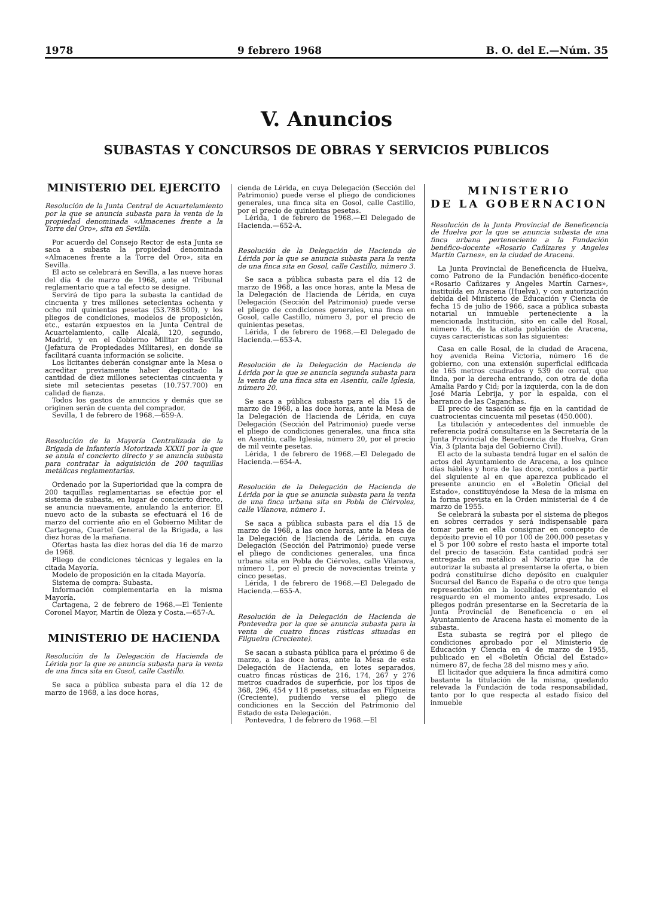1978 9 febrero 1968 B. O. del E.—Núm. 35
V. Anuncios
SUBASTAS Y CONCURSOS DE OBRAS Y SERVICIOS PUBLICOS
MINISTERIO DEL EJERCITO
Resolución de la Junta Central de Acuartelamiento por la que se anuncia subasta para la venta de la propiedad denominada «Almacenes frente a la Torre del Oro», sita en Sevilla.
Por acuerdo del Consejo Rector de esta Junta se saca a subasta la propiedad denominada «Almacenes frente a la Torre del Oro», sita en Sevilla.
El acto se celebrará en Sevilla, a las nueve horas del día 4 de marzo de 1968, ante el Tribunal reglamentario que a tal efecto se designe.
Servirá de tipo para la subasta la cantidad de cincuenta y tres millones setecientas ochenta y ocho mil quinientas pesetas (53.788.500), y los pliegos de condiciones, modelos de proposición, etc., estarán expuestos en la Junta Central de Acuartelamiento, calle Alcalá, 120, segundo, Madrid, y en el Gobierno Militar de Sevilla (Jefatura de Propiedades Militares), en donde se facilitará cuanta información se solicite.
Los licitantes deberán consignar ante la Mesa o acreditar previamente haber depositado la cantidad de diez millones setecientas cincuenta y siete mil setecientas pesetas (10.757.700) en calidad de fianza.
Todos los gastos de anuncios y demás que se originen serán de cuenta del comprador.
Sevilla, 1 de febrero de 1968.—659-A.
Resolución de la Mayoría Centralizada de la Brigada de Infantería Motorizada XXXII por la que se anula el concierto directo y se anuncia subasta para contratar la adquisición de 200 taquillas metálicas reglamentarias.
Ordenado por la Superioridad que la compra de 200 taquillas reglamentarias se efectúe por el sistema de subasta, en lugar de concierto directo, se anuncia nuevamente, anulando la anterior. El nuevo acto de la subasta se efectuará el 16 de marzo del corriente año en el Gobierno Militar de Cartagena, Cuartel General de la Brigada, a las diez horas de la mañana.
Ofertas hasta las diez horas del día 16 de marzo de 1968.
Pliego de condiciones técnicas y legales en la citada Mayoría.
Modelo de proposición en la citada Mayoría.
Sistema de compra: Subasta.
Información complementaria en la misma Mayoría.
Cartagena, 2 de febrero de 1968.—El Teniente Coronel Mayor, Martín de Oleza y Costa.—657-A.
MINISTERIO DE HACIENDA
Resolución de la Delegación de Hacienda de Lérida por la que se anuncia subasta para la venta de una finca sita en Gosol, calle Castillo.
Se saca a pública subasta para el día 12 de marzo de 1968, a las doce horas,
cienda de Lérida, en cuya Delegación (Sección del Patrimonio) puede verse el pliego de condiciones generales, una finca sita en Gosol, calle Castillo, por el precio de quinientas pesetas.
Lérida, 1 de febrero de 1968.—El Delegado de Hacienda.—652-A.
Resolución de la Delegación de Hacienda de Lérida por la que se anuncia subasta para la venta de una finca sita en Gosol, calle Castillo, número 3.
Se saca a pública subasta para el día 12 de marzo de 1968, a las once horas, ante la Mesa de la Delegación de Hacienda de Lérida, en cuya Delegación (Sección del Patrimonio) puede verse el pliego de condiciones generales, una finca en Gosol, calle Castillo, número 3, por el precio de quinientas pesetas.
Lérida, 1 de febrero de 1968.—El Delegado de Hacienda.—653-A.
Resolución de la Delegación de Hacienda de Lérida por la que se anuncia segunda subasta para la venta de una finca sita en Asentíu, calle Iglesia, número 20.
Se saca a pública subasta para el día 15 de marzo de 1968, a las doce horas, ante la Mesa de la Delegación de Hacienda de Lérida, en cuya Delegación (Sección del Patrimonio) puede verse el pliego de condiciones generales, una finca sita en Asentíu, calle Iglesia, número 20, por el precio de mil veinte pesetas.
Lérida, 1 de febrero de 1968.—El Delegado de Hacienda.—654-A.
Resolución de la Delegación de Hacienda de Lérida por la que se anuncia subasta para la venta de una finca urbana sita en Pobla de Ciérvoles, calle Vilanova, número 1.
Se saca a pública subasta para el día 15 de marzo de 1968, a las once horas, ante la Mesa de la Delegación de Hacienda de Lérida, en cuya Delegación (Sección del Patrimonio) puede verse el pliego de condiciones generales, una finca urbana sita en Pobla de Ciérvoles, calle Vilanova, número 1, por el precio de novecientas treinta y cinco pesetas.
Lérida, 1 de febrero de 1968.—El Delegado de Hacienda.—655-A.
Resolución de la Delegación de Hacienda de Pontevedra por la que se anuncia subasta para la venta de cuatro fincas rústicas situadas en Filgueira (Creciente).
Se sacan a subasta pública para el próximo 6 de marzo, a las doce horas, ante la Mesa de esta Delegación de Hacienda, en lotes separados, cuatro fincas rústicas de 216, 174, 267 y 276 metros cuadrados de superficie, por los tipos de 368, 296, 454 y 118 pesetas, situadas en Filgueira (Creciente), pudiendo verse el pliego de condiciones en la Sección del Patrimonio del Estado de esta Delegación.
Pontevedra, 1 de febrero de 1968.—El
MINISTERIO
DE LA GOBERNACION
Resolución de la Junta Provincial de Beneficencia de Huelva por la que se anuncia subasta de una finca urbana perteneciente a la Fundación benéfico-docente «Rosario Cañizares y Angeles Martín Carnes», en la ciudad de Aracena.
La Junta Provincial de Beneficencia de Huelva, como Patrono de la Fundación benéfico-docente «Rosario Cañizares y Angeles Martín Carnes», instituída en Aracena (Huelva), y con autorización debida del Ministerio de Educación y Ciencia de fecha 15 de julio de 1966, saca a pública subasta notarial un inmueble perteneciente a la mencionada Institución, sito en calle del Rosal, número 16, de la citada población de Aracena, cuyas características son las siguientes:
Casa en calle Rosal, de la ciudad de Aracena, hoy avenida Reina Victoria, número 16 de gobierno, con una extensión superficial edificada de 165 metros cuadrados y 539 de corral, que linda, por la derecha entrando, con otra de doña Amalia Pardo y Cid; por la izquierda, con la de don José María Lebrija, y por la espalda, con el barranco de las Caganchas.
El precio de tasación se fija en la cantidad de cuatrocientas cincuenta mil pesetas (450.000).
La titulación y antecedentes del inmueble de referencia podrá consultarse en la Secretaría de la Junta Provincial de Beneficencia de Huelva, Gran Vía, 3 (planta baja del Gobierno Civil).
El acto de la subasta tendrá lugar en el salón de actos del Ayuntamiento de Aracena, a los quince días hábiles y hora de las doce, contados a partir del siguiente al en que aparezca publicado el presente anuncio en el «Boletín Oficial del Estado», constituyéndose la Mesa de la misma en la forma prevista en la Orden ministerial de 4 de marzo de 1955.
Se celebrará la subasta por el sistema de pliegos en sobres cerrados y será indispensable para tomar parte en ella consignar en concepto de depósito previo el 10 por 100 de 200.000 pesetas y el 5 por 100 sobre el resto hasta el importe total del precio de tasación. Esta cantidad podrá ser entregada en metálico al Notario que ha de autorizar la subasta al presentarse la oferta, o bien podrá constituírse dicho depósito en cualquier Sucursal del Banco de España o de otro que tenga representación en la localidad, presentando el resguardo en el momento antes expresado. Los pliegos podrán presentarse en la Secretaría de la Junta Provincial de Beneficencia o en el Ayuntamiento de Aracena hasta el momento de la subasta.
Esta subasta se regirá por el pliego de condiciones aprobado por el Ministerio de Educación y Ciencia en 4 de marzo de 1955, publicado en el «Boletín Oficial del Estado» número 87, de fecha 28 del mismo mes y año.
El licitador que adquiera la finca admitirá como bastante la titulación de la misma, quedando relevada la Fundación de toda responsabilidad, tanto por lo que respecta al estado físico del inmueble